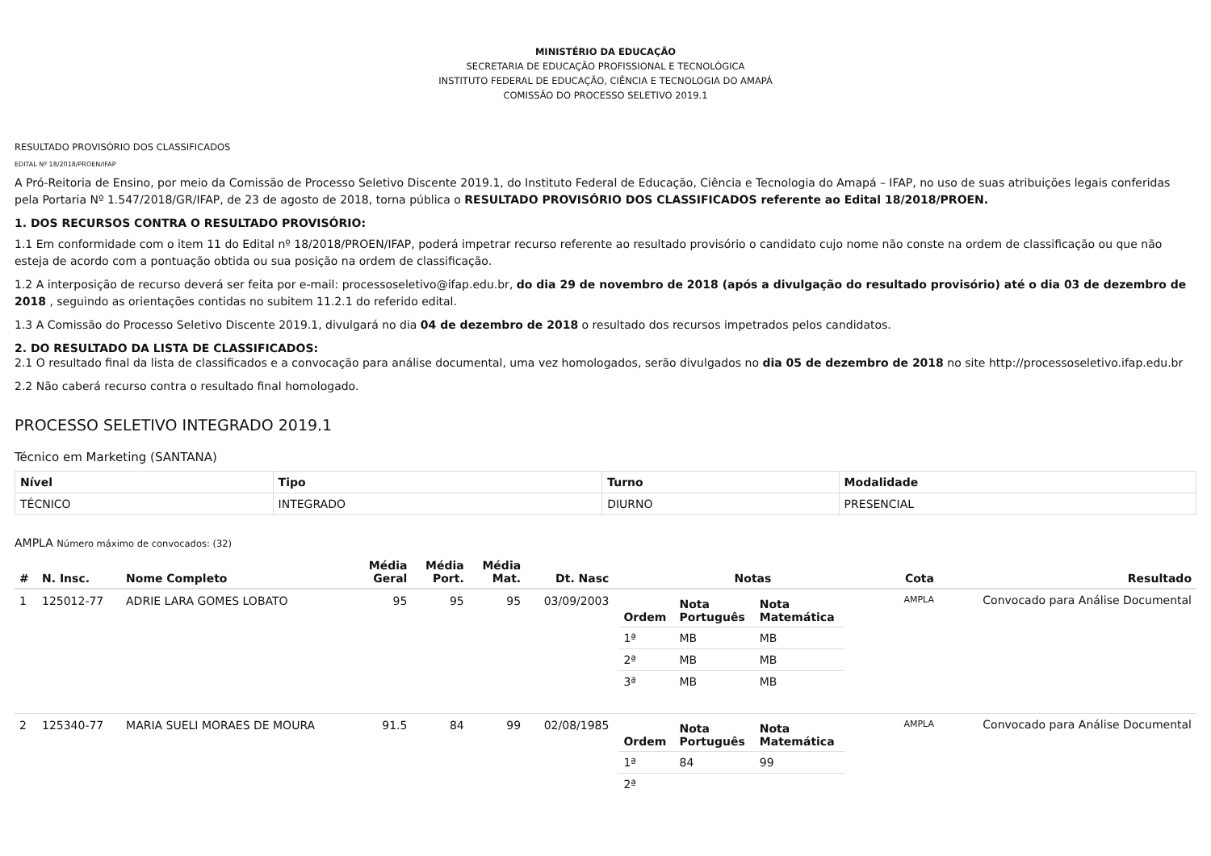MINISTÉRIO DA EDUCAÇÃO
SECRETARIA DE EDUCAÇÃO PROFISSIONAL E TECNOLÓGICA
INSTITUTO FEDERAL DE EDUCAÇÃO, CIÊNCIA E TECNOLOGIA DO AMAPÁ
COMISSÃO DO PROCESSO SELETIVO 2019.1
RESULTADO PROVISÓRIO DOS CLASSIFICADOS
EDITAL Nº 18/2018/PROEN/IFAP
A Pró-Reitoria de Ensino, por meio da Comissão de Processo Seletivo Discente 2019.1, do Instituto Federal de Educação, Ciência e Tecnologia do Amapá – IFAP, no uso de suas atribuições legais conferidas pela Portaria Nº 1.547/2018/GR/IFAP, de 23 de agosto de 2018, torna pública o RESULTADO PROVISÓRIO DOS CLASSIFICADOS referente ao Edital 18/2018/PROEN.
1. DOS RECURSOS CONTRA O RESULTADO PROVISÓRIO:
1.1 Em conformidade com o item 11 do Edital nº 18/2018/PROEN/IFAP, poderá impetrar recurso referente ao resultado provisório o candidato cujo nome não conste na ordem de classificação ou que não esteja de acordo com a pontuação obtida ou sua posição na ordem de classificação.
1.2 A interposição de recurso deverá ser feita por e-mail: processoseletivo@ifap.edu.br, do dia 29 de novembro de 2018 (após a divulgação do resultado provisório) até o dia 03 de dezembro de 2018 , seguindo as orientações contidas no subitem 11.2.1 do referido edital.
1.3 A Comissão do Processo Seletivo Discente 2019.1, divulgará no dia 04 de dezembro de 2018 o resultado dos recursos impetrados pelos candidatos.
2. DO RESULTADO DA LISTA DE CLASSIFICADOS:
2.1 O resultado final da lista de classificados e a convocação para análise documental, uma vez homologados, serão divulgados no dia 05 de dezembro de 2018 no site http://processoseletivo.ifap.edu.br
2.2 Não caberá recurso contra o resultado final homologado.
PROCESSO SELETIVO INTEGRADO 2019.1
Técnico em Marketing (SANTANA)
| Nível | Tipo | Turno | Modalidade |
| --- | --- | --- | --- |
| TÉCNICO | INTEGRADO | DIURNO | PRESENCIAL |
AMPLA Número máximo de convocados: (32)
| # | N. Insc. | Nome Completo | Média Geral | Média Port. | Média Mat. | Dt. Nasc | Notas | Cota | Resultado |
| --- | --- | --- | --- | --- | --- | --- | --- | --- | --- |
| 1 | 125012-77 | ADRIE LARA GOMES LOBATO | 95 | 95 | 95 | 03/09/2003 | / Ordem / Nota Português / Nota Matemática / / --- / --- / --- / / 1ª / MB / MB / / 2ª / MB / MB / / 3ª / MB / MB / | AMPLA | Convocado para Análise Documental |
| 2 | 125340-77 | MARIA SUELI MORAES DE MOURA | 91.5 | 84 | 99 | 02/08/1985 | / Ordem / Nota Português / Nota Matemática / / --- / --- / --- / / 1ª / 84 / 99 / / 2ª / / / | AMPLA | Convocado para Análise Documental |